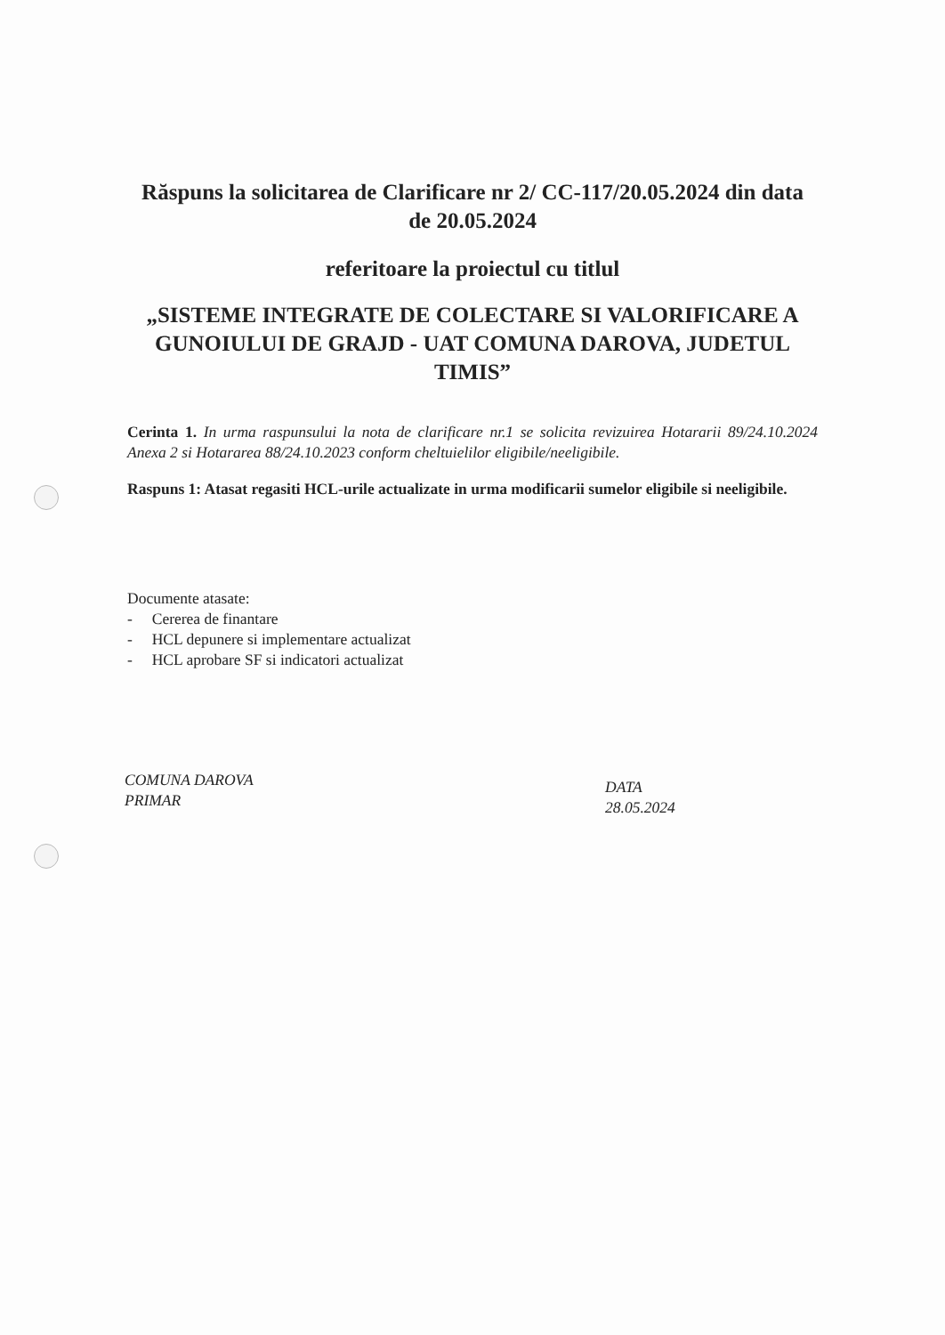Răspuns la solicitarea de Clarificare nr 2/ CC-117/20.05.2024 din data de 20.05.2024
referitoare la proiectul cu titlul
„SISTEME INTEGRATE DE COLECTARE SI VALORIFICARE A GUNOIULUI DE GRAJD - UAT COMUNA DAROVA, JUDETUL TIMIS”
Cerinta 1. In urma raspunsului la nota de clarificare nr.1 se solicita revizuirea Hotararii 89/24.10.2024 Anexa 2 si Hotararea 88/24.10.2023 conform cheltuielilor eligibile/neeligibile.
Raspuns 1: Atasat regasiti HCL-urile actualizate in urma modificarii sumelor eligibile si neeligibile.
Documente atasate:
- Cererea de finantare
- HCL depunere si implementare actualizat
- HCL aprobare SF si indicatori actualizat
COMUNA DAROVA
PRIMAR
DATA
28.05.2024